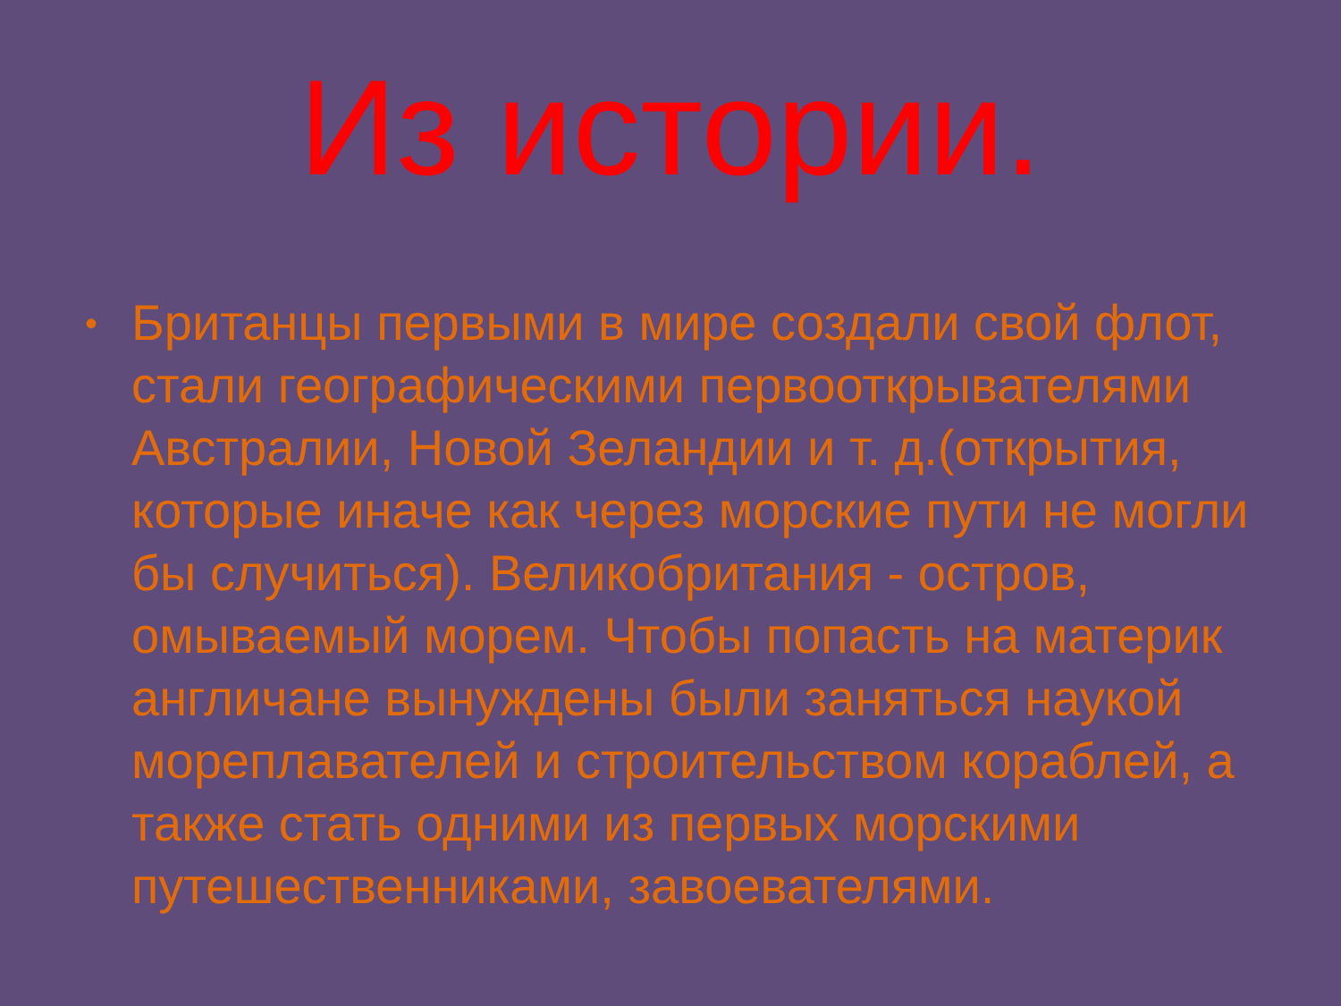Из истории.
• Британцы первыми в мире создали свой флот, стали географическими первооткрывателями Австралии, Новой Зеландии и т. д.(открытия, которые иначе как через морские пути не могли бы случиться). Великобритания - остров, омываемый морем. Чтобы попасть на материк англичане вынуждены были заняться наукой мореплавателей и строительством кораблей, а также стать одними из первых морскими путешественниками, завоевателями.